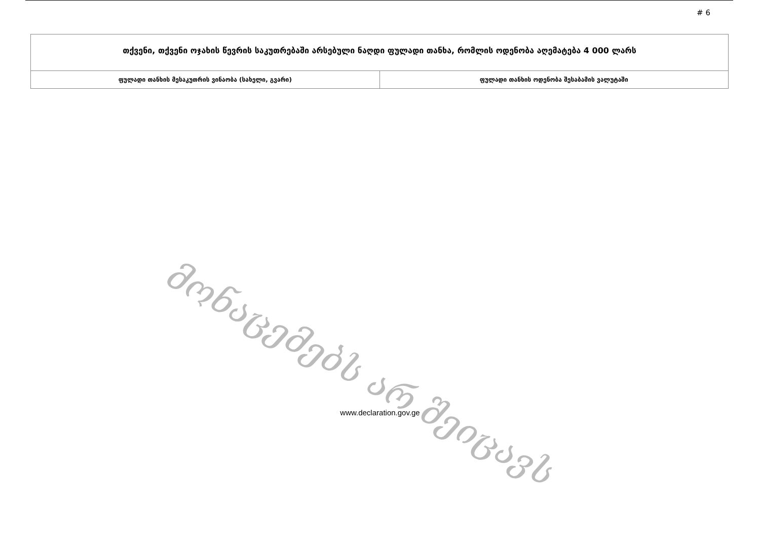# 6
| თქვენი, თქვენი ოჯახის წევრის საკუთრებაში არსებული ნაღდი ფულადი თანხა, რომლის ოდენობა აღემატება 4 000 ლარს | |
| ფულადი თანხის მესაკუთრის ვინაობა (სახელი, გვარი) | ფულადი თანხის ოდენობა შესაბამის ვალუტაში |
მონაცემებს არ შეიცავს
www.declaration.gov.ge